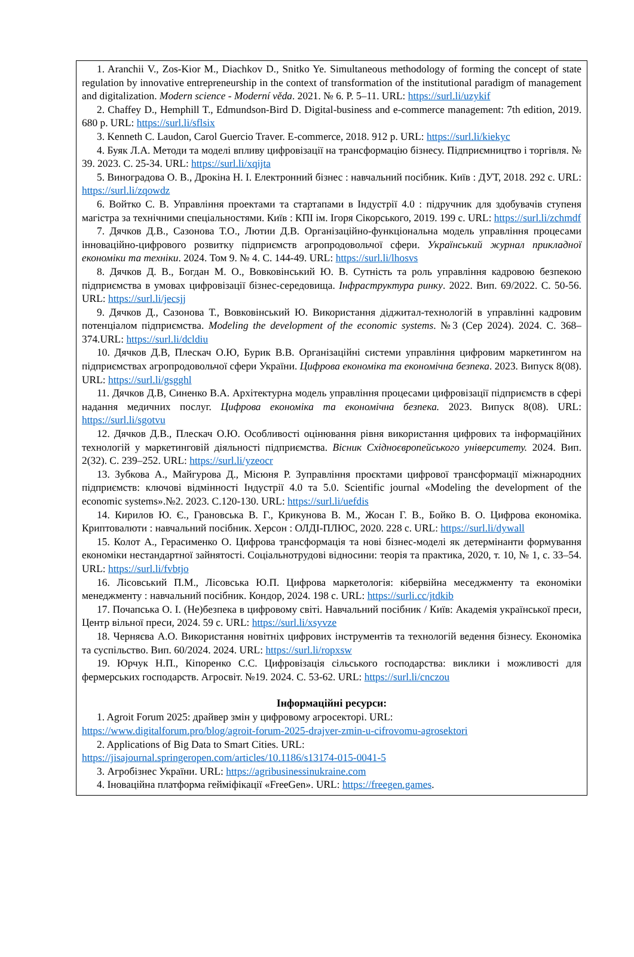1. Aranchii V., Zos-Kior M., Diachkov D., Snitko Ye. Simultaneous methodology of forming the concept of state regulation by innovative entrepreneurship in the context of transformation of the institutional paradigm of management and digitalization. Modern science - Moderní věda. 2021. № 6. P. 5–11. URL: https://surl.li/uzykif
2. Chaffey D., Hemphill T., Edmundson-Bird D. Digital-business and e-commerce management: 7th edition, 2019. 680 p. URL: https://surl.li/sflsix
3. Kenneth C. Laudon, Carol Guercio Traver. E-commerce, 2018. 912 p. URL: https://surl.li/kiekyc
4. Буяк Л.А. Методи та моделі впливу цифровізації на трансформацію бізнесу. Підприємництво і торгівля. № 39. 2023. С. 25-34. URL: https://surl.li/xqijta
5. Виноградова О. В., Дрокіна Н. І. Електронний бізнес : навчальний посібник. Київ : ДУТ, 2018. 292 с. URL: https://surl.li/zqowdz
6. Войтко С. В. Управління проектами та стартапами в Індустрії 4.0 : підручник для здобувачів ступеня магістра за технічними спеціальностями. Київ : КПІ ім. Ігоря Сікорського, 2019. 199 с. URL: https://surl.li/zchmdf
7. Дячков Д.В., Сазонова Т.О., Лютии Д.В. Організаційно-функціональна модель управління процесами інноваційно-цифрового розвитку підприємств агропродовольчої сфери. Український журнал прикладної економіки та техніки. 2024. Том 9. № 4. С. 144-49. URL: https://surl.li/lhosvs
8. Дячков Д. В., Богдан М. О., Вовковінський Ю. В. Сутність та роль управління кадровою безпекою підприємства в умовах цифровізації бізнес-середовища. Інфраструктура ринку. 2022. Вип. 69/2022. С. 50-56. URL: https://surl.li/jecsjj
9. Дячков Д., Сазонова Т., Вовковінський Ю. Використання діджитал-технологій в управлінні кадровим потенціалом підприємства. Modeling the development of the economic systems. №3 (Сер 2024). 2024. С. 368–374.URL: https://surl.li/dcldiu
10. Дячков Д.В, Плескач О.Ю, Бурик В.В. Організаційні системи управління цифровим маркетингом на підприємствах агропродовольчої сфери України. Цифрова економіка та економічна безпека. 2023. Випуск 8(08). URL: https://surl.li/gsgghl
11. Дячков Д.В, Синенко В.А. Архітектурна модель управління процесами цифровізації підприємств в сфері надання медичних послуг. Цифрова економіка та економічна безпека. 2023. Випуск 8(08). URL: https://surl.li/sgotvu
12. Дячков Д.В., Плескач О.Ю. Особливості оцінювання рівня використання цифрових та інформаційних технологій у маркетинговій діяльності підприємства. Вісник Східноєвропейського університету. 2024. Вип. 2(32). С. 239–252. URL: https://surl.li/yzeocr
13. Зубкова А., Майгурова Д., Місюня Р. Зуправління проєктами цифрової трансформації міжнародних підприємств: ключові відмінності Індустрії 4.0 та 5.0. Scientific journal «Modeling the development of the economic systems».№2. 2023. С.120-130. URL: https://surl.li/uefdis
14. Кирилов Ю. Є., Грановська В. Г., Крикунова В. М., Жосан Г. В., Бойко В. О. Цифрова економіка. Криптовалюти : навчальний посібник. Херсон : ОЛДІ-ПЛЮС, 2020. 228 с. URL: https://surl.li/dywall
15. Колот А., Герасименко О. Цифрова трансформація та нові бізнес-моделі як детермінанти формування економіки нестандартної зайнятості. Соціальнотрудові відносини: теорія та практика, 2020, т. 10, № 1, с. 33–54. URL: https://surl.li/fvbtjo
16. Лісовський П.М., Лісовська Ю.П. Цифрова маркетологія: кібервійна меседжменту та економіки менеджменту : навчальний посібник. Кондор, 2024. 198 с. URL: https://surli.cc/jtdkib
17. Почапська О. І. (Не)безпека в цифровому світі. Навчальний посібник / Київ: Академія української преси, Центр вільної преси, 2024. 59 с. URL: https://surl.li/xsyvze
18. Черняєва А.О. Використання новітніх цифрових інструментів та технологій ведення бізнесу. Економіка та суспільство. Вип. 60/2024. 2024. URL: https://surl.li/ropxsw
19. Юрчук Н.П., Кіпоренко С.С. Цифровізація сільського господарства: виклики і можливості для фермерських господарств. Агросвіт. №19. 2024. С. 53-62. URL: https://surl.li/cnczou
Інформаційні ресурси:
1. Agroit Forum 2025: драйвер змін у цифровому агросекторі. URL:
https://www.digitalforum.pro/blog/agroit-forum-2025-drajver-zmin-u-cifrovomu-agrosektori
2. Applications of Big Data to Smart Cities. URL:
https://jisajournal.springeropen.com/articles/10.1186/s13174-015-0041-5
3. Агробізнес України. URL: https://agribusinessinukraine.com
4. Іноваційна платформа гейміфікації «FreeGen». URL: https://freegen.games.